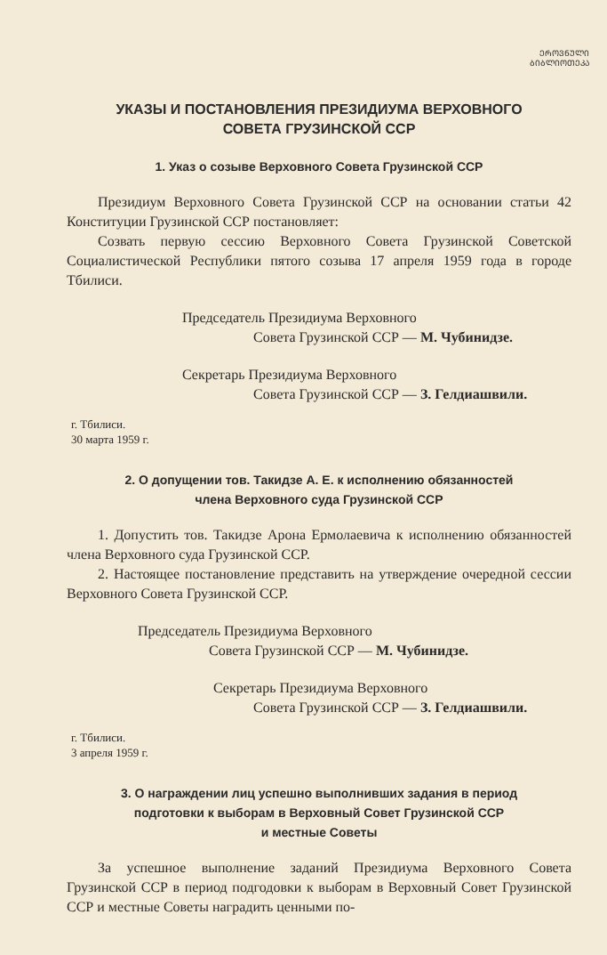ᲔᲠᲝᲕᲜᲣᲚᲘ
ᲑᲘᲑᲚᲘᲝᲗᲔᲙᲐ
УКАЗЫ И ПОСТАНОВЛЕНИЯ ПРЕЗИДИУМА ВЕРХОВНОГО
СОВЕТА ГРУЗИНСКОЙ ССР
1. Указ о созыве Верховного Совета Грузинской ССР
Президиум Верховного Совета Грузинской ССР на основании статьи 42 Конституции Грузинской ССР постановляет:
Созвать первую сессию Верховного Совета Грузинской Советской Социалистической Республики пятого созыва 17 апреля 1959 года в городе Тбилиси.
Председатель Президиума Верховного
Совета Грузинской ССР — М. Чубинидзе.
Секретарь Президиума Верховного
Совета Грузинской ССР — З. Гелдиашвили.
г. Тбилиси.
30 марта 1959 г.
2. О допущении тов. Такидзе А. Е. к исполнению обязанностей
члена Верховного суда Грузинской ССР
1. Допустить тов. Такидзе Арона Ермолаевича к исполнению обязанностей члена Верховного суда Грузинской ССР.
2. Настоящее постановление представить на утверждение очередной сессии Верховного Совета Грузинской ССР.
Председатель Президиума Верховного
Совета Грузинской ССР — М. Чубинидзе.
Секретарь Президиума Верховного
Совета Грузинской ССР — З. Гелдиашвили.
г. Тбилиси.
3 апреля 1959 г.
3. О награждении лиц успешно выполнивших задания в период
подготовки к выборам в Верховный Совет Грузинской ССР
и местные Советы
За успешное выполнение заданий Президиума Верховного Совета Грузинской ССР в период подгодовки к выборам в Верховный Совет Грузинской ССР и местные Советы наградить ценными по-